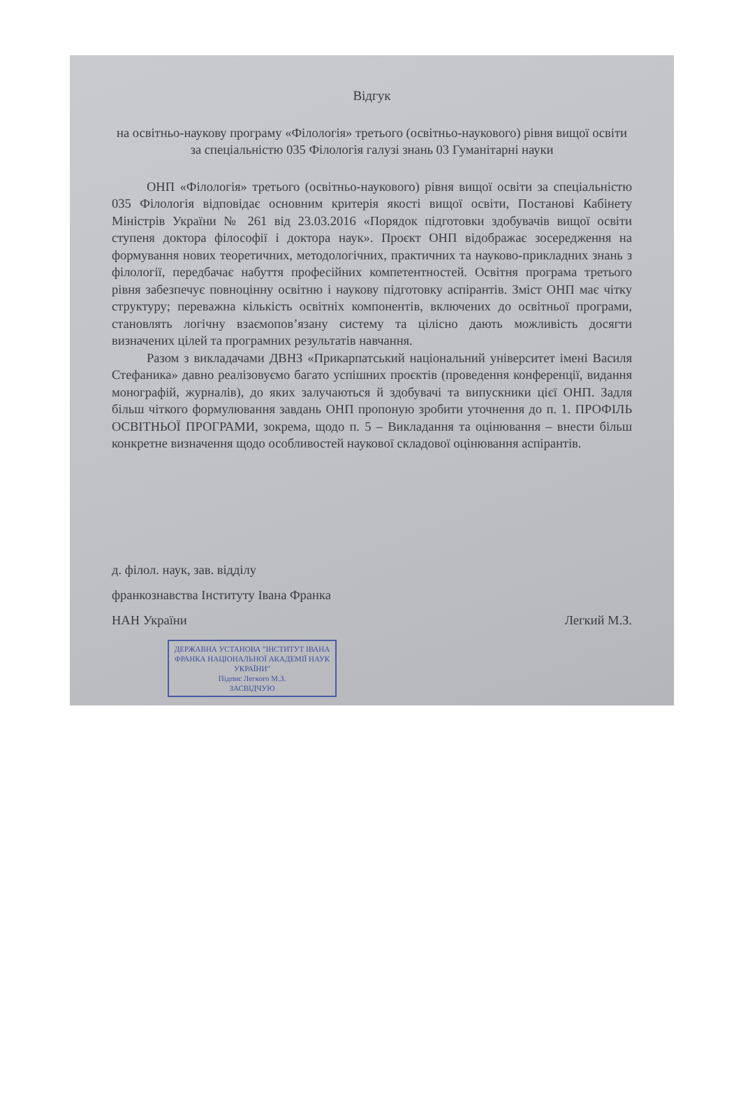Відгук
на освітньо-наукову програму «Філологія» третього (освітньо-наукового) рівня вищої освіти за спеціальністю 035 Філологія галузі знань 03 Гуманітарні науки
ОНП «Філологія» третього (освітньо-наукового) рівня вищої освіти за спеціальністю 035 Філологія відповідає основним критерія якості вищої освіти, Постанові Кабінету Міністрів України № 261 від 23.03.2016 «Порядок підготовки здобувачів вищої освіти ступеня доктора філософії і доктора наук». Проєкт ОНП відображає зосередження на формування нових теоретичних, методологічних, практичних та науково-прикладних знань з філології, передбачає набуття професійних компетентностей. Освітня програма третього рівня забезпечує повноцінну освітню і наукову підготовку аспірантів. Зміст ОНП має чітку структуру; переважна кількість освітніх компонентів, включених до освітньої програми, становлять логічну взаємопов’язану систему та цілісно дають можливість досягти визначених цілей та програмних результатів навчання.
Разом з викладачами ДВНЗ «Прикарпатський національний університет імені Василя Стефаника» давно реалізовуємо багато успішних проєктів (проведення конференції, видання монографій, журналів), до яких залучаються й здобувачі та випускники цієї ОНП. Задля більш чіткого формулювання завдань ОНП пропоную зробити уточнення до п. 1. ПРОФІЛЬ ОСВІТНЬОЇ ПРОГРАМИ, зокрема, щодо п. 5 – Викладання та оцінювання – внести більш конкретне визначення щодо особливостей наукової складової оцінювання аспірантів.
д. філол. наук, зав. відділу
франкознавства Інституту Івана Франка
НАН України Легкий М.З.
ДЕРЖАВНА УСТАНОВА "ІНСТИТУТ ІВАНА ФРАНКА НАЦІОНАЛЬНОЇ АКАДЕМІЇ НАУК УКРАЇНИ"
Підпис Легкого М.З.
ЗАСВІДЧУЮ